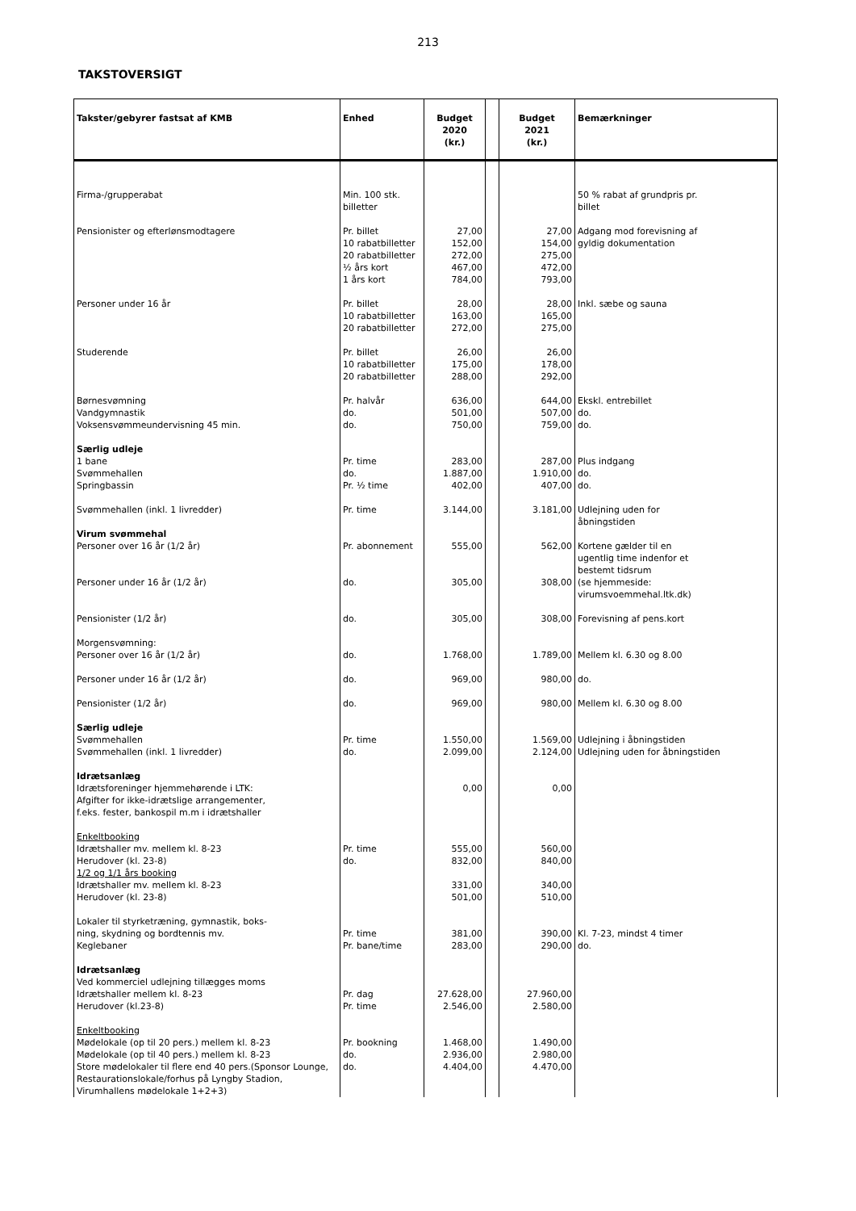213
TAKSTOVERSIGT
| Takster/gebyrer fastsat af KMB | Enhed | Budget 2020 (kr.) | | Budget 2021 (kr.) | Bemærkninger |
| --- | --- | --- | --- | --- | --- |
| Firma-/grupperabat | Min. 100 stk. billetter | | | | 50 % rabat af grundpris pr. billet |
| Pensionister og efterlønsmodtagere | Pr. billet 10 rabatbilletter 20 rabatbilletter ½ års kort 1 års kort | 27,00 152,00 272,00 467,00 784,00 | | 27,00 154,00 275,00 472,00 793,00 | Adgang mod forevisning af gyldig dokumentation |
| Personer under 16 år | Pr. billet 10 rabatbilletter 20 rabatbilletter | 28,00 163,00 272,00 | | 28,00 165,00 275,00 | Inkl. sæbe og sauna |
| Studerende | Pr. billet 10 rabatbilletter 20 rabatbilletter | 26,00 175,00 288,00 | | 26,00 178,00 292,00 | |
| Børnesvømning Vandgymnastik Voksensvømmeundervisning 45 min. | Pr. halvår do. do. | 636,00 501,00 750,00 | | 644,00 507,00 759,00 | Ekskl. entrebillet do. do. |
| Særlig udleje 1 bane Svømmehallen Springbassin | Pr. time do. Pr. ½ time | 283,00 1.887,00 402,00 | | 287,00 1.910,00 407,00 | Plus indgang do. do. |
| Svømmehallen (inkl. 1 livredder) | Pr. time | 3.144,00 | | 3.181,00 | Udlejning uden for åbningstiden |
| Virum svømmehal Personer over 16 år (1/2 år) Personer under 16 år (1/2 år) | Pr. abonnement do. | 555,00 305,00 | | 562,00 308,00 | Kortene gælder til en ugentlig time indenfor et bestemt tidsrum (se hjemmeside: virumsvoemmehal.ltk.dk) |
| Pensionister (1/2 år) | do. | 305,00 | | 308,00 | Forevisning af pens.kort |
| Morgensvømning: Personer over 16 år (1/2 år) | do. | 1.768,00 | | 1.789,00 | Mellem kl. 6.30 og 8.00 |
| Personer under 16 år (1/2 år) | do. | 969,00 | | 980,00 | do. |
| Pensionister (1/2 år) | do. | 969,00 | | 980,00 | Mellem kl. 6.30 og 8.00 |
| Særlig udleje Svømmehallen Svømmehallen (inkl. 1 livredder) | Pr. time do. | 1.550,00 2.099,00 | | 1.569,00 2.124,00 | Udlejning i åbningstiden Udlejning uden for åbningstiden |
| Idrætsanlæg Idrætsforeninger hjemmehørende i LTK: Afgifter for ikke-idrætslige arrangementer, f.eks. fester, bankospil m.m i idrætshaller | | 0,00 | | 0,00 | |
| Enkeltbooking Idrætshaller mv. mellem kl. 8-23 Herudover (kl. 23-8) 1/2 og 1/1 års booking Idrætshaller mv. mellem kl. 8-23 Herudover (kl. 23-8) | Pr. time do. | 555,00 832,00 331,00 501,00 | | 560,00 840,00 340,00 510,00 | |
| Lokaler til styrketræning, gymnastik, boks- ning, skydning og bordtennis mv. Keglebaner | Pr. time Pr. bane/time | 381,00 283,00 | | 390,00 290,00 | Kl. 7-23, mindst 4 timer do. |
| Idrætsanlæg Ved kommerciel udlejning tillægges moms Idrætshaller mellem kl. 8-23 Herudover (kl.23-8) | Pr. dag Pr. time | 27.628,00 2.546,00 | | 27.960,00 2.580,00 | |
| Enkeltbooking Mødelokale (op til 20 pers.) mellem kl. 8-23 Mødelokale (op til 40 pers.) mellem kl. 8-23 Store mødelokaler til flere end 40 pers.(Sponsor Lounge, Restaurationslokale/forhus på Lyngby Stadion, Virumhallens mødelokale 1+2+3) | Pr. bookning do. do. | 1.468,00 2.936,00 4.404,00 | | 1.490,00 2.980,00 4.470,00 | |